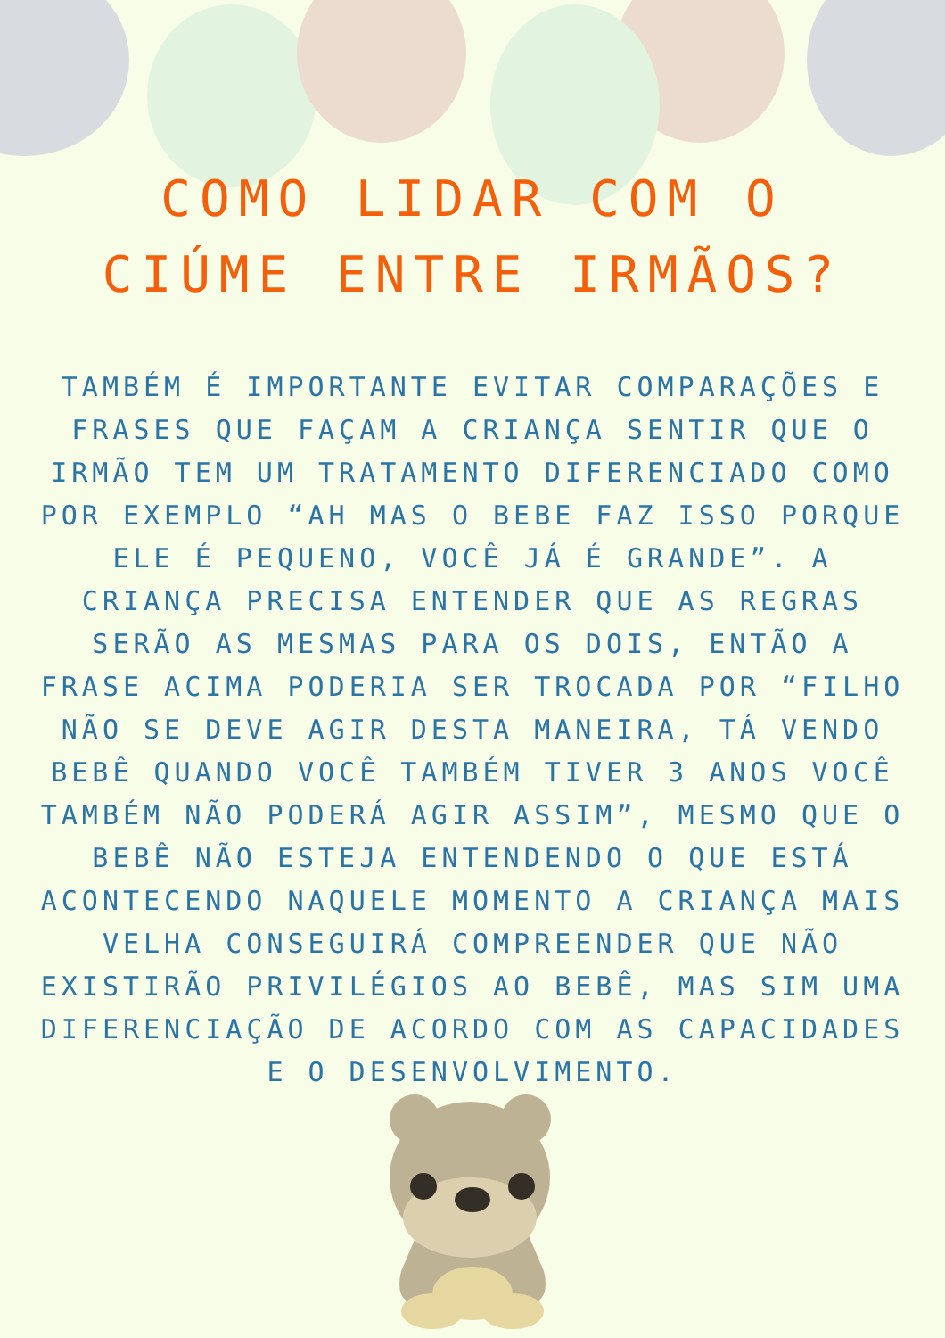COMO LIDAR COM O
CIÚME ENTRE IRMÃOS?
TAMBÉM É IMPORTANTE EVITAR COMPARAÇÕES E FRASES QUE FAÇAM A CRIANÇA SENTIR QUE O IRMÃO TEM UM TRATAMENTO DIFERENCIADO COMO POR EXEMPLO “AH MAS O BEBE FAZ ISSO PORQUE ELE É PEQUENO, VOCÊ JÁ É GRANDE”. A CRIANÇA PRECISA ENTENDER QUE AS REGRAS SERÃO AS MESMAS PARA OS DOIS, ENTÃO A FRASE ACIMA PODERIA SER TROCADA POR “FILHO NÃO SE DEVE AGIR DESTA MANEIRA, TÁ VENDO BEBÊ QUANDO VOCÊ TAMBÉM TIVER 3 ANOS VOCÊ TAMBÉM NÃO PODERÁ AGIR ASSIM”, MESMO QUE O BEBÊ NÃO ESTEJA ENTENDENDO O QUE ESTÁ ACONTECENDO NAQUELE MOMENTO A CRIANÇA MAIS VELHA CONSEGUIRÁ COMPREENDER QUE NÃO EXISTIRÃO PRIVILÉGIOS AO BEBÊ, MAS SIM UMA DIFERENCIAÇÃO DE ACORDO COM AS CAPACIDADES E O DESENVOLVIMENTO.